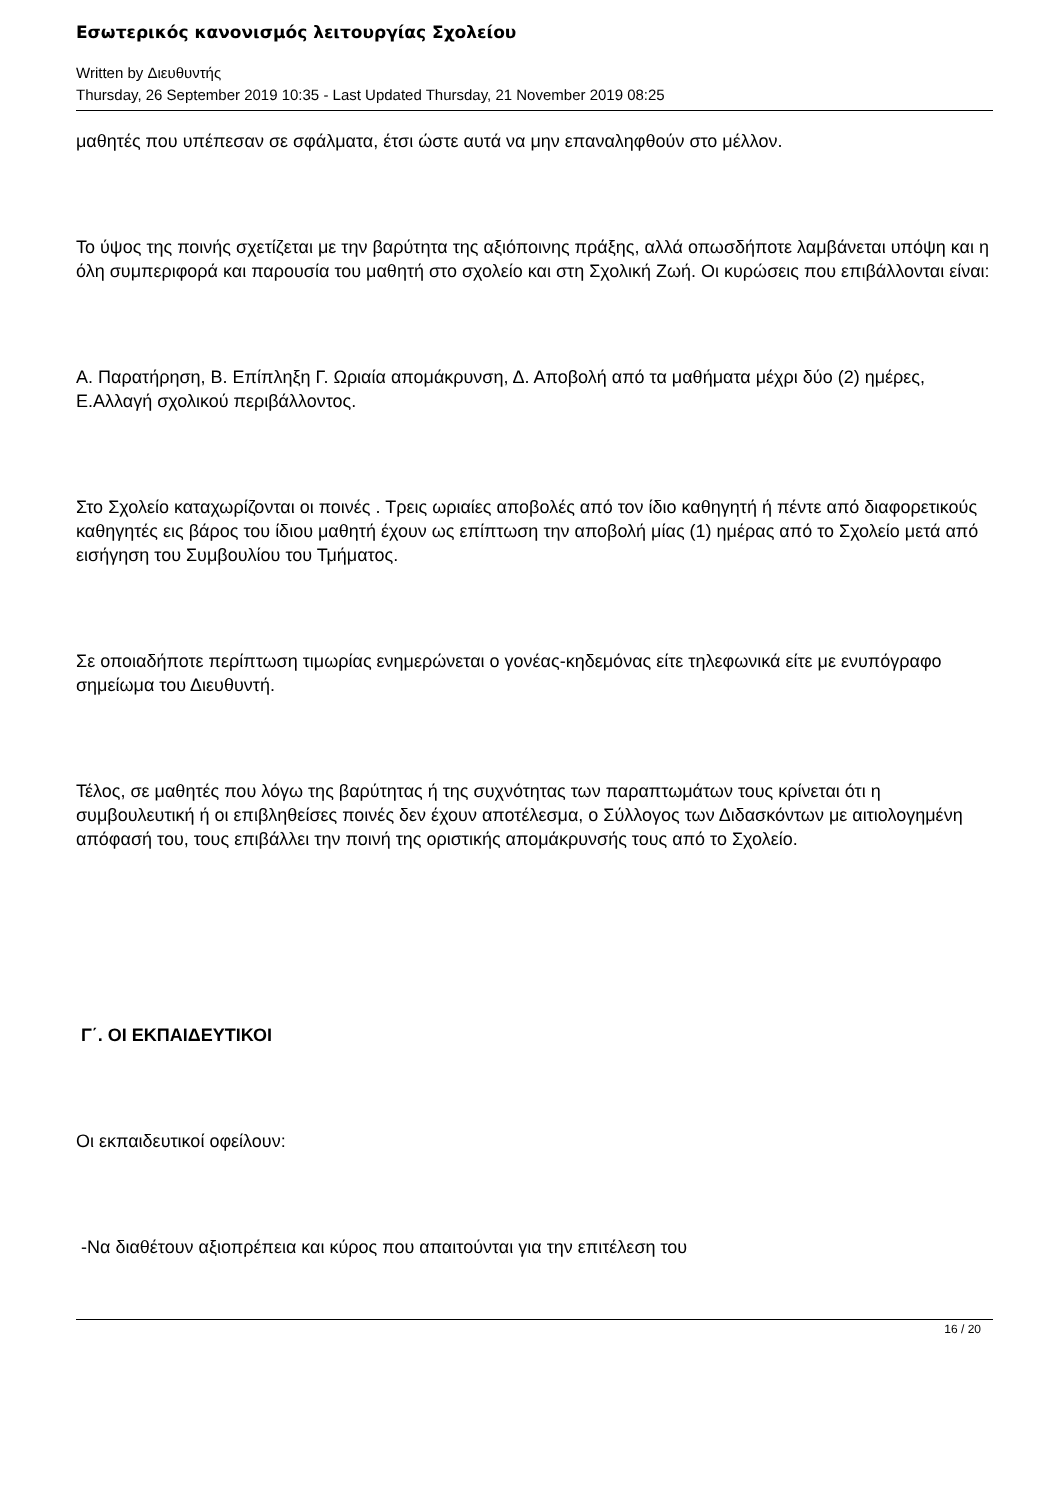Εσωτερικός κανονισμός λειτουργίας Σχολείου
Written by Διευθυντής
Thursday, 26 September 2019 10:35 - Last Updated Thursday, 21 November 2019 08:25
μαθητές που υπέπεσαν σε σφάλματα, έτσι ώστε αυτά να μην επαναληφθούν στο μέλλον.
Το ύψος της ποινής σχετίζεται με την βαρύτητα της αξιόποινης πράξης, αλλά οπωσδήποτε λαμβάνεται υπόψη και η όλη συμπεριφορά και παρουσία του μαθητή στο σχολείο και στη Σχολική Ζωή. Οι κυρώσεις που επιβάλλονται είναι:
Α. Παρατήρηση, Β. Επίπληξη Γ. Ωριαία απομάκρυνση, Δ. Αποβολή από τα μαθήματα μέχρι δύο (2) ημέρες, Ε.Αλλαγή σχολικού περιβάλλοντος.
Στο Σχολείο καταχωρίζονται οι ποινές . Τρεις ωριαίες αποβολές από τον ίδιο καθηγητή ή πέντε από διαφορετικούς καθηγητές εις βάρος του ίδιου μαθητή έχουν ως επίπτωση την αποβολή μίας (1) ημέρας από το Σχολείο μετά από εισήγηση του Συμβουλίου του Τμήματος.
Σε οποιαδήποτε περίπτωση τιμωρίας ενημερώνεται ο γονέας-κηδεμόνας είτε τηλεφωνικά είτε με ενυπόγραφο σημείωμα του Διευθυντή.
Τέλος, σε μαθητές που λόγω της βαρύτητας ή της συχνότητας των παραπτωμάτων τους κρίνεται ότι η συμβουλευτική ή οι επιβληθείσες ποινές δεν έχουν αποτέλεσμα, ο Σύλλογος των Διδασκόντων με αιτιολογημένη απόφασή του, τους επιβάλλει την ποινή της οριστικής απομάκρυνσής τους από το Σχολείο.
Γ΄. ΟΙ ΕΚΠΑΙΔΕΥΤΙΚΟΙ
Οι εκπαιδευτικοί οφείλουν:
-Να διαθέτουν αξιοπρέπεια και κύρος που απαιτούνται για την επιτέλεση του
16 / 20